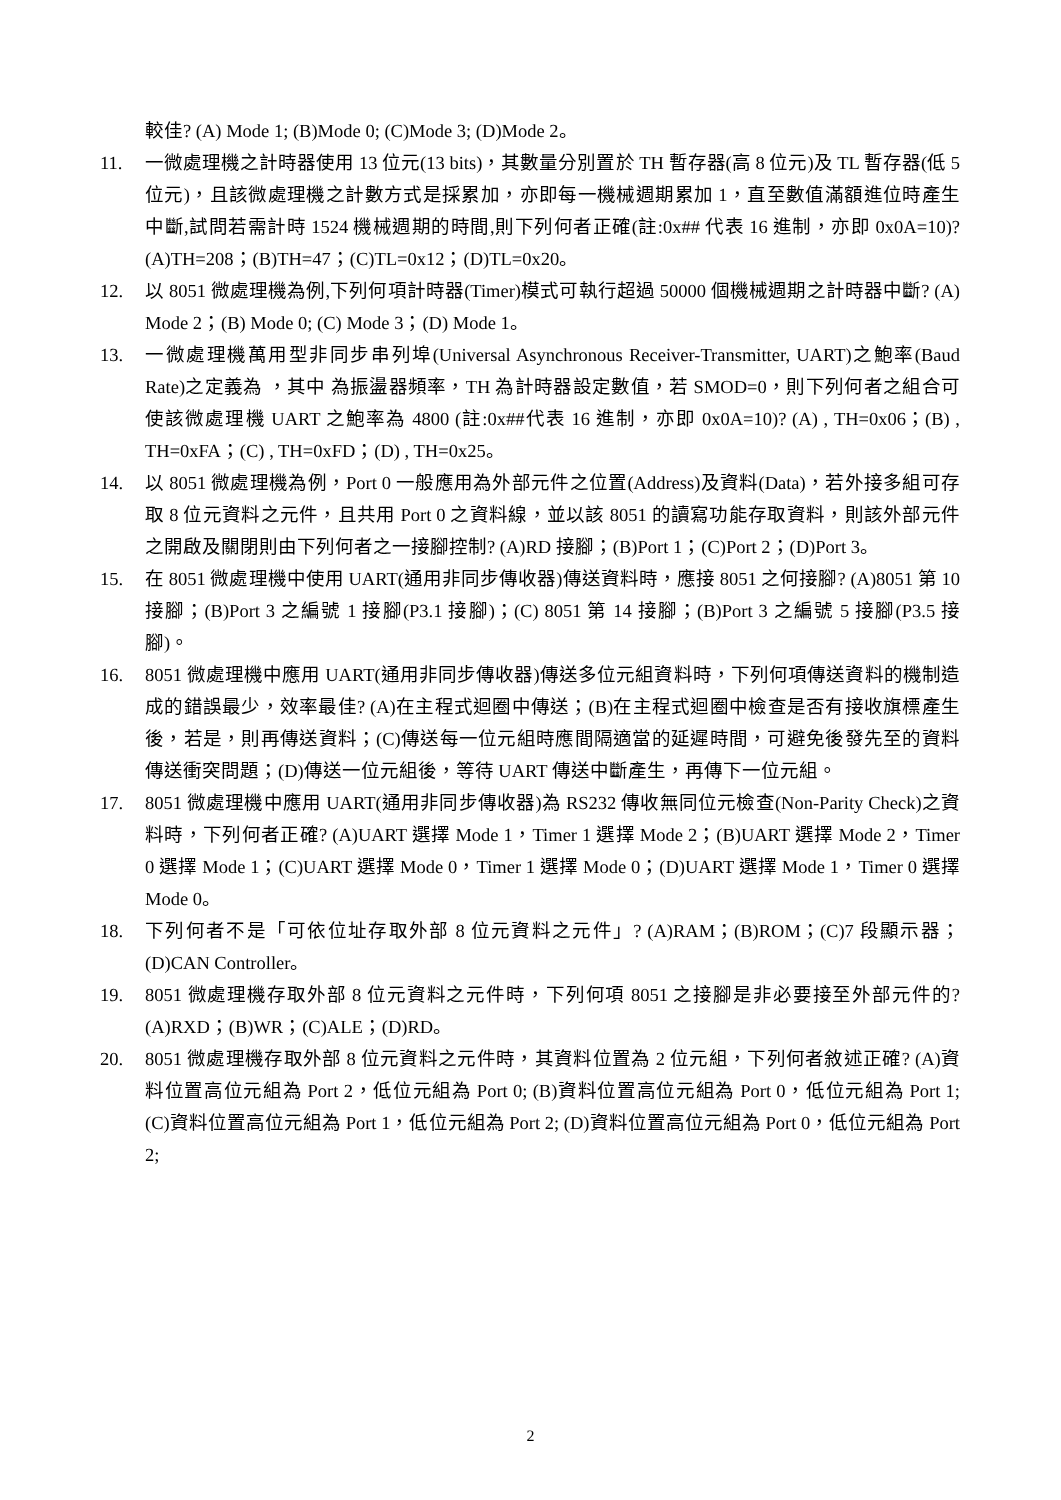較佳? (A) Mode 1; (B)Mode 0; (C)Mode 3; (D)Mode 2。
11. 一微處理機之計時器使用 13 位元(13 bits)，其數量分別置於 TH 暫存器(高 8 位元)及 TL 暫存器(低 5 位元)，且該微處理機之計數方式是採累加，亦即每一機械週期累加 1，直至數值滿額進位時產生中斷,試問若需計時 1524 機械週期的時間,則下列何者正確(註:0x## 代表 16 進制，亦即 0x0A=10)? (A)TH=208；(B)TH=47；(C)TL=0x12；(D)TL=0x20。
12. 以 8051 微處理機為例,下列何項計時器(Timer)模式可執行超過 50000 個機械週期之計時器中斷? (A) Mode 2；(B) Mode 0; (C) Mode 3；(D) Mode 1。
13. 一微處理機萬用型非同步串列埠(Universal Asynchronous Receiver-Transmitter, UART)之鮑率(Baud Rate)之定義為 ，其中 為振盪器頻率，TH 為計時器設定數值，若 SMOD=0，則下列何者之組合可使該微處理機 UART 之鮑率為 4800 (註:0x##代表 16 進制，亦即 0x0A=10)? (A) , TH=0x06；(B) , TH=0xFA；(C) , TH=0xFD；(D) , TH=0x25。
14. 以 8051 微處理機為例，Port 0 一般應用為外部元件之位置(Address)及資料(Data)，若外接多組可存取 8 位元資料之元件，且共用 Port 0 之資料線，並以該 8051 的讀寫功能存取資料，則該外部元件之開啟及關閉則由下列何者之一接腳控制? (A)RD 接腳；(B)Port 1；(C)Port 2；(D)Port 3。
15. 在 8051 微處理機中使用 UART(通用非同步傳收器)傳送資料時，應接 8051 之何接腳? (A)8051 第 10 接腳；(B)Port 3 之編號 1 接腳(P3.1 接腳)；(C) 8051 第 14 接腳；(B)Port 3 之編號 5 接腳(P3.5 接腳)。
16. 8051 微處理機中應用 UART(通用非同步傳收器)傳送多位元組資料時，下列何項傳送資料的機制造成的錯誤最少，效率最佳? (A)在主程式迴圈中傳送；(B)在主程式迴圈中檢查是否有接收旗標產生後，若是，則再傳送資料；(C)傳送每一位元組時應間隔適當的延遲時間，可避免後發先至的資料傳送衝突問題；(D)傳送一位元組後，等待 UART 傳送中斷產生，再傳下一位元組。
17. 8051 微處理機中應用 UART(通用非同步傳收器)為 RS232 傳收無同位元檢查(Non-Parity Check)之資料時，下列何者正確? (A)UART 選擇 Mode 1，Timer 1 選擇 Mode 2；(B)UART 選擇 Mode 2，Timer 0 選擇 Mode 1；(C)UART 選擇 Mode 0，Timer 1 選擇 Mode 0；(D)UART 選擇 Mode 1，Timer 0 選擇 Mode 0。
18. 下列何者不是「可依位址存取外部 8 位元資料之元件」? (A)RAM；(B)ROM；(C)7 段顯示器；(D)CAN Controller。
19. 8051 微處理機存取外部 8 位元資料之元件時，下列何項 8051 之接腳是非必要接至外部元件的? (A)RXD；(B)WR；(C)ALE；(D)RD。
20. 8051 微處理機存取外部 8 位元資料之元件時，其資料位置為 2 位元組，下列何者敘述正確? (A)資料位置高位元組為 Port 2，低位元組為 Port 0; (B)資料位置高位元組為 Port 0，低位元組為 Port 1; (C)資料位置高位元組為 Port 1，低位元組為 Port 2; (D)資料位置高位元組為 Port 0，低位元組為 Port 2;
2